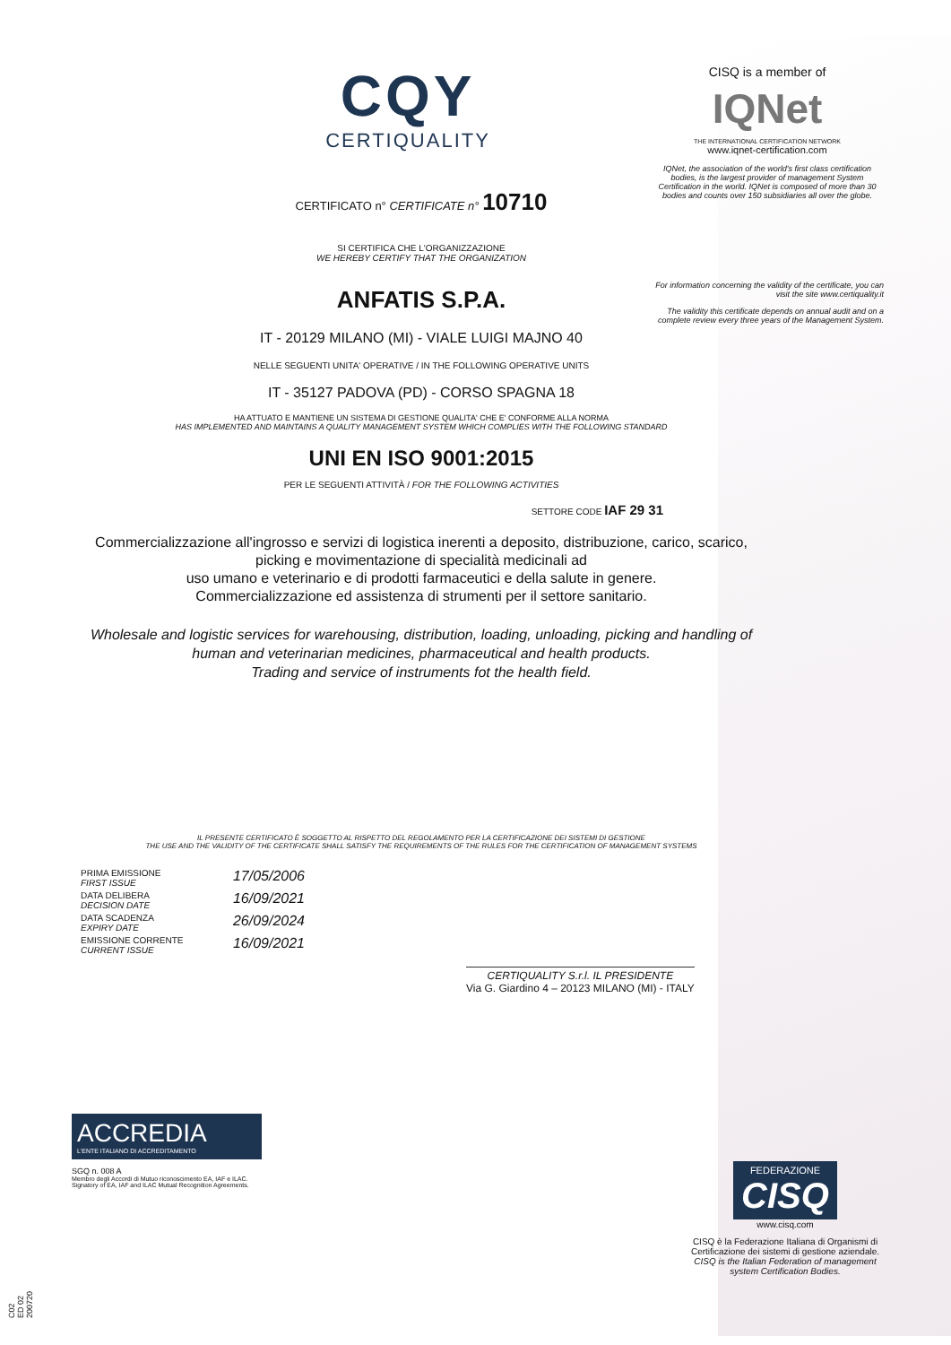CISQ is a member of
IQNet
THE INTERNATIONAL CERTIFICATION NETWORK
www.iqnet-certification.com
IQNet, the association of the world's first class certification bodies, is the largest provider of management System Certification in the world. IQNet is composed of more than 30 bodies and counts over 150 subsidiaries all over the globe.
For information concerning the validity of the certificate, you can visit the site www.certiquality.it
The validity this certificate depends on annual audit and on a complete review every three years of the Management System.
CQY
CERTIQUALITY
CERTIFICATO n° CERTIFICATE n° 10710
SI CERTIFICA CHE L'ORGANIZZAZIONE
WE HEREBY CERTIFY THAT THE ORGANIZATION
ANFATIS S.P.A.
IT - 20129 MILANO (MI) - VIALE LUIGI MAJNO 40
NELLE SEGUENTI UNITA' OPERATIVE / IN THE FOLLOWING OPERATIVE UNITS
IT - 35127 PADOVA (PD) - CORSO SPAGNA 18
HA ATTUATO E MANTIENE UN SISTEMA DI GESTIONE QUALITA' CHE E' CONFORME ALLA NORMA
HAS IMPLEMENTED AND MAINTAINS A QUALITY MANAGEMENT SYSTEM WHICH COMPLIES WITH THE FOLLOWING STANDARD
UNI EN ISO 9001:2015
PER LE SEGUENTI ATTIVITÀ / FOR THE FOLLOWING ACTIVITIES
SETTORE CODE IAF 29 31
Commercializzazione all'ingrosso e servizi di logistica inerenti a deposito, distribuzione, carico, scarico, picking e movimentazione di specialità medicinali ad
uso umano e veterinario e di prodotti farmaceutici e della salute in genere.
Commercializzazione ed assistenza di strumenti per il settore sanitario.
Wholesale and logistic services for warehousing, distribution, loading, unloading, picking and handling of human and veterinarian medicines, pharmaceutical and health products.
Trading and service of instruments fot the health field.
IL PRESENTE CERTIFICATO È SOGGETTO AL RISPETTO DEL REGOLAMENTO PER LA CERTIFICAZIONE DEI SISTEMI DI GESTIONE
THE USE AND THE VALIDITY OF THE CERTIFICATE SHALL SATISFY THE REQUIREMENTS OF THE RULES FOR THE CERTIFICATION OF MANAGEMENT SYSTEMS
PRIMA EMISSIONE
FIRST ISSUE 17/05/2006
DATA DELIBERA
DECISION DATE 16/09/2021
DATA SCADENZA
EXPIRY DATE 26/09/2024
EMISSIONE CORRENTE
CURRENT ISSUE 16/09/2021
CERTIQUALITY S.r.l. IL PRESIDENTE
Via G. Giardino 4 – 20123 MILANO (MI) - ITALY
ACCREDIA
L'ENTE ITALIANO DI ACCREDITAMENTO
SGQ n. 008 A
Membro degli Accordi di Mutuo riconoscimento EA, IAF e ILAC.
Signatory of EA, IAF and ILAC Mutual Recognition Agreements.
C02 ED 02 200720
FEDERAZIONE
CISQ
www.cisq.com
CISQ è la Federazione Italiana di Organismi di Certificazione dei sistemi di gestione aziendale.
CISQ is the Italian Federation of management system Certification Bodies.